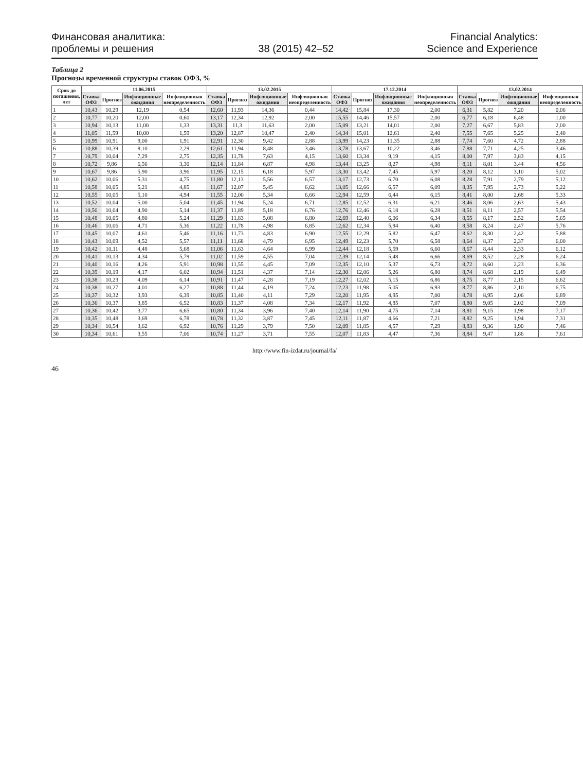Финансовая аналитика:
проблемы и решения
38 (2015) 42–52
Financial Analytics:
Science and Experience
Таблица 2
Прогнозы временной структуры ставок ОФЗ, %
| Срок до погашения, лет | 11.06.2015 | | | | 13.02.2015 | | | | 17.12.2014 | | | | 13.02.2014 | | | |
| --- | --- | --- | --- | --- | --- | --- | --- | --- | --- | --- | --- | --- | --- | --- | --- | --- |
| | Ставка ОФЗ | Прогноз | Инфляционные ожидания | Инфляционная неопределенность | Ставка ОФЗ | Прогноз | Инфляционные ожидания | Инфляционная неопределенность | Ставка ОФЗ | Прогноз | Инфляционные ожидания | Инфляционная неопределенность | Ставка ОФЗ | Прогноз | Инфляционные ожидания | Инфляционная неопределенность |
| 1 | 10,43 | 10,29 | 12,19 | 0,54 | 12,60 | 11,93 | 14,36 | 0,44 | 14,42 | 15,84 | 17,30 | 2,00 | 6,31 | 5,82 | 7,20 | 0,06 |
| 2 | 10,77 | 10,20 | 12,00 | 0,60 | 13,17 | 12,34 | 12,92 | 2,00 | 15,55 | 14,46 | 15,57 | 2,00 | 6,77 | 6,18 | 6,48 | 1,00 |
| 3 | 10,94 | 10,13 | 11,00 | 1,33 | 13,31 | 11,3 | 11,63 | 2,00 | 15,09 | 13,21 | 14,01 | 2,00 | 7,27 | 6,67 | 5,83 | 2,00 |
| 4 | 11,05 | 11,59 | 10,00 | 1,59 | 13,20 | 12,87 | 10,47 | 2,40 | 14,34 | 15,01 | 12,61 | 2,40 | 7,55 | 7,65 | 5,25 | 2,40 |
| 5 | 10,99 | 10,91 | 9,00 | 1,91 | 12,91 | 12,30 | 9,42 | 2,88 | 13,99 | 14,23 | 11,35 | 2,88 | 7,74 | 7,60 | 4,72 | 2,88 |
| 6 | 10,88 | 10,39 | 8,10 | 2,29 | 12,61 | 11,94 | 8,48 | 3,46 | 13,78 | 13,67 | 10,22 | 3,46 | 7,88 | 7,71 | 4,25 | 3,46 |
| 7 | 10,79 | 10,04 | 7,29 | 2,75 | 12,35 | 11,78 | 7,63 | 4,15 | 13,60 | 13,34 | 9,19 | 4,15 | 8,00 | 7,97 | 3,83 | 4,15 |
| 8 | 10,72 | 9,86 | 6,56 | 3,30 | 12,14 | 11,84 | 6,87 | 4,98 | 13,44 | 13,25 | 8,27 | 4,98 | 8,11 | 8,01 | 3,44 | 4,56 |
| 9 | 10,67 | 9,86 | 5,90 | 3,96 | 11,95 | 12,15 | 6,18 | 5,97 | 13,30 | 13,42 | 7,45 | 5,97 | 8,20 | 8,12 | 3,10 | 5,02 |
| 10 | 10,62 | 10,06 | 5,31 | 4,75 | 11,80 | 12,13 | 5,56 | 6,57 | 13,17 | 12,73 | 6,70 | 6,08 | 8,28 | 7,91 | 2,79 | 5,12 |
| 11 | 10,58 | 10,05 | 5,21 | 4,85 | 11,67 | 12,07 | 5,45 | 6,62 | 13,05 | 12,66 | 6,57 | 6,09 | 8,35 | 7,95 | 2,73 | 5,22 |
| 12 | 10,55 | 10,05 | 5,10 | 4,94 | 11,55 | 12,00 | 5,34 | 6,66 | 12,94 | 12,59 | 6,44 | 6,15 | 8,41 | 8,00 | 2,68 | 5,33 |
| 13 | 10,52 | 10,04 | 5,00 | 5,04 | 11,45 | 11,94 | 5,24 | 6,71 | 12,85 | 12,52 | 6,31 | 6,21 | 8,46 | 8,06 | 2,63 | 5,43 |
| 14 | 10,50 | 10,04 | 4,90 | 5,14 | 11,37 | 11,89 | 5,18 | 6,76 | 12,76 | 12,46 | 6,18 | 6,28 | 8,51 | 8,11 | 2,57 | 5,54 |
| 15 | 10,48 | 10,05 | 4,80 | 5,24 | 11,29 | 11,83 | 5,08 | 6,80 | 12,69 | 12,40 | 6,06 | 6,34 | 8,55 | 8,17 | 2,52 | 5,65 |
| 16 | 10,46 | 10,06 | 4,71 | 5,36 | 11,22 | 11,78 | 4,98 | 6,85 | 12,62 | 12,34 | 5,94 | 6,40 | 8,58 | 8,24 | 2,47 | 5,76 |
| 17 | 10,45 | 10,07 | 4,61 | 5,46 | 11,16 | 11,73 | 4,83 | 6,90 | 12,55 | 12,29 | 5,82 | 6,47 | 8,62 | 8,30 | 2,42 | 5,88 |
| 18 | 10,43 | 10,09 | 4,52 | 5,57 | 11,11 | 11,68 | 4,79 | 6,95 | 12,49 | 12,23 | 5,70 | 6,58 | 8,64 | 8,37 | 2,37 | 6,00 |
| 19 | 10,42 | 10,11 | 4,48 | 5,68 | 11,06 | 11,63 | 4,64 | 6,99 | 12,44 | 12,18 | 5,59 | 6,60 | 8,67 | 8,44 | 2,33 | 6,12 |
| 20 | 10,41 | 10,13 | 4,34 | 5,79 | 11,02 | 11,59 | 4,55 | 7,04 | 12,39 | 12,14 | 5,48 | 6,66 | 8,69 | 8,52 | 2,28 | 6,24 |
| 21 | 10,40 | 10,16 | 4,26 | 5,91 | 10,98 | 11,55 | 4,45 | 7,09 | 12,35 | 12,10 | 5,37 | 6,73 | 8,72 | 8,60 | 2,23 | 6,36 |
| 22 | 10,39 | 10,19 | 4,17 | 6,02 | 10,94 | 11,51 | 4,37 | 7,14 | 12,30 | 12,06 | 5,26 | 6,80 | 8,74 | 8,68 | 2,19 | 6,49 |
| 23 | 10,38 | 10,23 | 4,09 | 6,14 | 10,91 | 11,47 | 4,28 | 7,19 | 12,27 | 12,02 | 5,15 | 6,86 | 8,75 | 8,77 | 2,15 | 6,62 |
| 24 | 10,38 | 10,27 | 4,01 | 6,27 | 10,88 | 11,44 | 4,19 | 7,24 | 12,23 | 11,98 | 5,05 | 6,93 | 8,77 | 8,86 | 2,10 | 6,75 |
| 25 | 10,37 | 10,32 | 3,93 | 6,39 | 10,85 | 11,40 | 4,11 | 7,29 | 12,20 | 11,95 | 4,95 | 7,00 | 8,78 | 8,95 | 2,06 | 6,89 |
| 26 | 10,36 | 10,37 | 3,85 | 6,52 | 10,83 | 11,37 | 4,08 | 7,34 | 12,17 | 11,92 | 4,85 | 7,07 | 8,80 | 9,05 | 2,02 | 7,09 |
| 27 | 10,36 | 10,42 | 3,77 | 6,65 | 10,80 | 11,34 | 3,96 | 7,40 | 12,14 | 11,90 | 4,75 | 7,14 | 8,81 | 9,15 | 1,98 | 7,17 |
| 28 | 10,35 | 10,48 | 3,69 | 6,78 | 10,78 | 11,32 | 3,87 | 7,45 | 12,11 | 11,87 | 4,66 | 7,21 | 8,82 | 9,25 | 1,94 | 7,31 |
| 29 | 10,34 | 10,54 | 3,62 | 6,92 | 10,76 | 11,29 | 3,79 | 7,50 | 12,09 | 11,85 | 4,57 | 7,29 | 8,83 | 9,36 | 1,90 | 7,46 |
| 30 | 10,34 | 10,61 | 3,55 | 7,06 | 10,74 | 11,27 | 3,71 | 7,55 | 12,07 | 11,83 | 4,47 | 7,36 | 8,84 | 9,47 | 1,86 | 7,61 |
http://www.fin-izdat.ru/journal/fa/
46